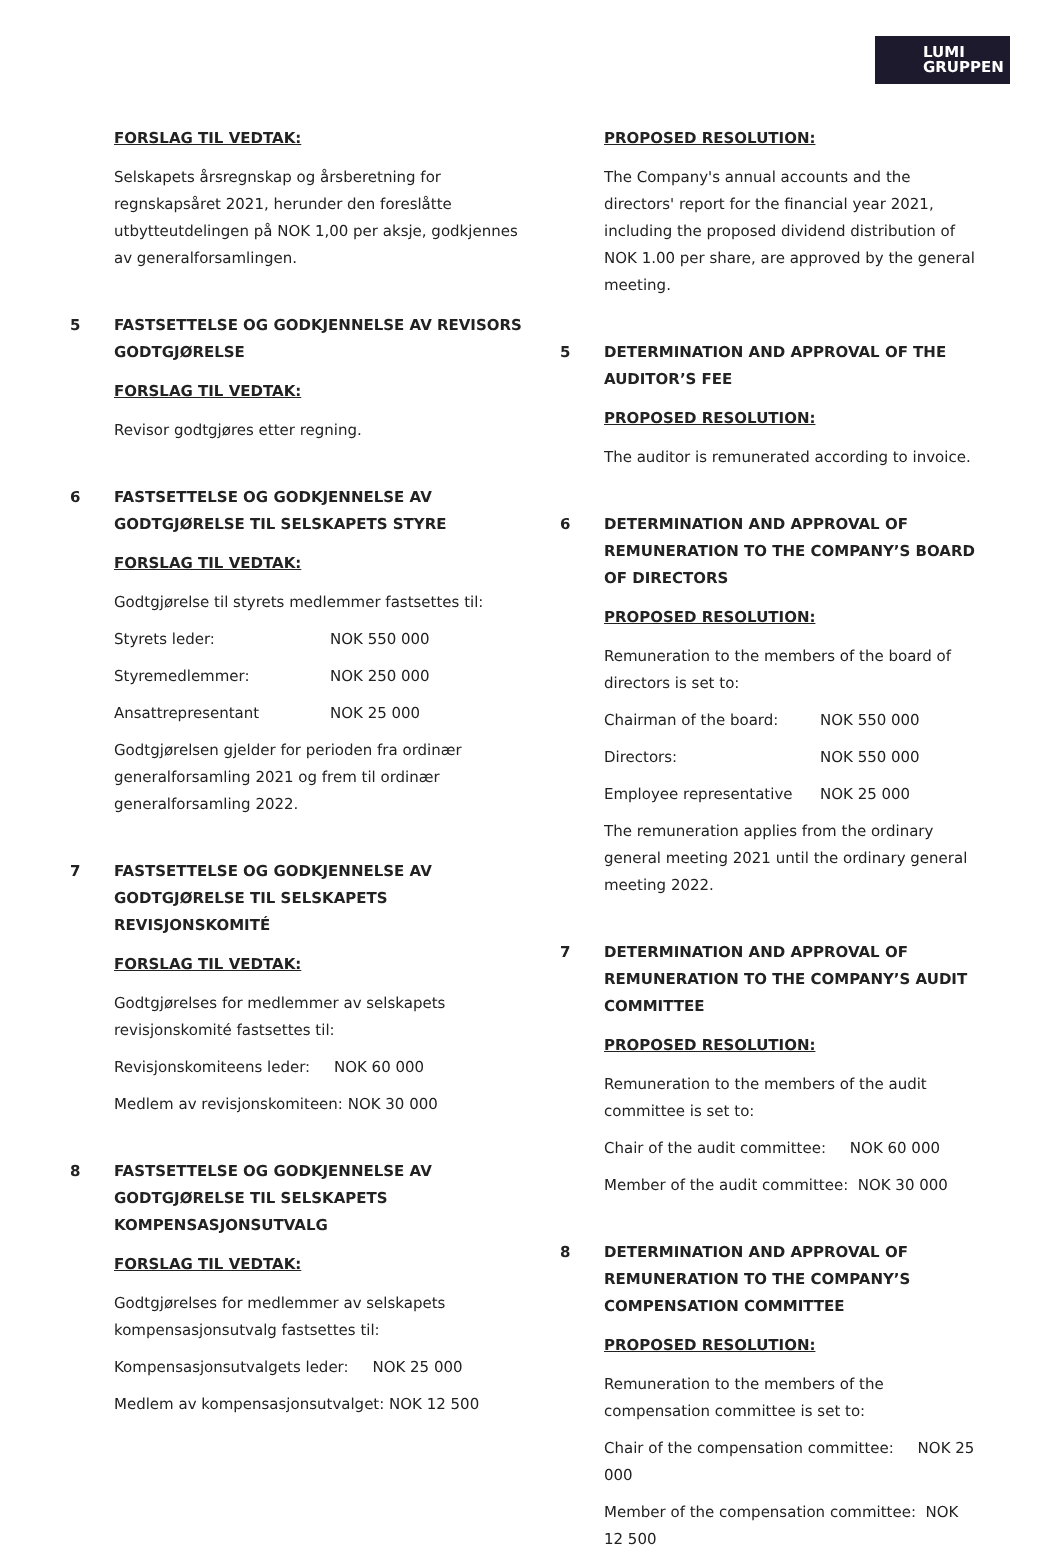LUMI
GRUPPEN
FORSLAG TIL VEDTAK:
Selskapets årsregnskap og årsberetning for regnskapsåret 2021, herunder den foreslåtte utbytteutdelingen på NOK 1,00 per aksje, godkjennes av generalforsamlingen.
5 FASTSETTELSE OG GODKJENNELSE AV REVISORS GODTGJØRELSE
FORSLAG TIL VEDTAK:
Revisor godtgjøres etter regning.
6 FASTSETTELSE OG GODKJENNELSE AV GODTGJØRELSE TIL SELSKAPETS STYRE
FORSLAG TIL VEDTAK:
Godtgjørelse til styrets medlemmer fastsettes til:
Styrets leder: NOK 550 000
Styremedlemmer: NOK 250 000
Ansattrepresentant NOK 25 000
Godtgjørelsen gjelder for perioden fra ordinær generalforsamling 2021 og frem til ordinær generalforsamling 2022.
7 FASTSETTELSE OG GODKJENNELSE AV GODTGJØRELSE TIL SELSKAPETS REVISJONSKOMITÉ
FORSLAG TIL VEDTAK:
Godtgjørelses for medlemmer av selskapets revisjonskomité fastsettes til:
Revisjonskomiteens leder: NOK 60 000
Medlem av revisjonskomiteen: NOK 30 000
8 FASTSETTELSE OG GODKJENNELSE AV GODTGJØRELSE TIL SELSKAPETS KOMPENSASJONSUTVALG
FORSLAG TIL VEDTAK:
Godtgjørelses for medlemmer av selskapets kompensasjonsutvalg fastsettes til:
Kompensasjonsutvalgets leder: NOK 25 000
Medlem av kompensasjonsutvalget: NOK 12 500
PROPOSED RESOLUTION:
The Company's annual accounts and the directors' report for the financial year 2021, including the proposed dividend distribution of NOK 1.00 per share, are approved by the general meeting.
5 DETERMINATION AND APPROVAL OF THE AUDITOR’S FEE
PROPOSED RESOLUTION:
The auditor is remunerated according to invoice.
6 DETERMINATION AND APPROVAL OF REMUNERATION TO THE COMPANY’S BOARD OF DIRECTORS
PROPOSED RESOLUTION:
Remuneration to the members of the board of directors is set to:
Chairman of the board: NOK 550 000
Directors: NOK 550 000
Employee representative NOK 25 000
The remuneration applies from the ordinary general meeting 2021 until the ordinary general meeting 2022.
7 DETERMINATION AND APPROVAL OF REMUNERATION TO THE COMPANY’S AUDIT COMMITTEE
PROPOSED RESOLUTION:
Remuneration to the members of the audit committee is set to:
Chair of the audit committee: NOK 60 000
Member of the audit committee: NOK 30 000
8 DETERMINATION AND APPROVAL OF REMUNERATION TO THE COMPANY’S COMPENSATION COMMITTEE
PROPOSED RESOLUTION:
Remuneration to the members of the compensation committee is set to:
Chair of the compensation committee: NOK 25 000
Member of the compensation committee: NOK 12 500